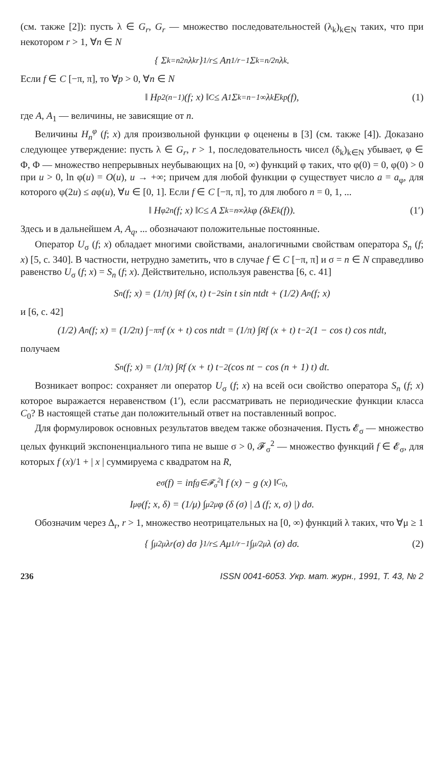(см. также [2]): пусть λ ∈ G<sub>r</sub>, G<sub>r</sub> — множество последовательностей (λ<sub>k</sub>)<sub>k∈N</sub> таких, что при некотором r > 1, ∀n ∈ N
{ Σ<sub>k=n</sub><sup>2n</sup> λ<sub>k</sub><sup>r</sup> }<sup>1/r</sup> ≤ An<sup>1/r−1</sup> Σ<sub>k=n/2</sub><sup>n</sup> λ<sub>k</sub>.
Если f ∈ C [−π, π], то ∀p > 0, ∀n ∈ N
‖ H<sup>p</sup><sub>2(n−1)</sub> (f; x) ‖<sub>C</sub> ≤ A<sub>1</sub> Σ<sub>k=n−1</sub><sup>∞</sup> λ<sub>k</sub>E<sub>k</sub><sup>p</sup>(f), (1)
где A, A<sub>1</sub> — величины, не зависящие от n.
Величины H<sub>n</sub><sup>φ</sup> (f; x) для произвольной функции φ оценены в [3] (см. также [4]). Доказано следующее утверждение: пусть λ ∈ G<sub>r</sub>, r > 1, последовательность чисел (δ<sub>k</sub>)<sub>k∈N</sub> убывает, φ ∈ Φ, Φ — множество непрерывных неубывающих на [0, ∞) функций φ таких, что φ(0) = 0, φ(0) > 0 при u > 0, ln φ(u) = O(u), u → +∞; причем для любой функции φ существует число a = a<sub>φ</sub>, для которого φ(2u) ≤ aφ(u), ∀u ∈ [0, 1]. Если f ∈ C [−π, π], то для любого n = 0, 1, ...
‖ H<sup>φ</sup><sub>2n</sub> (f; x) ‖<sub>C</sub> ≤ A Σ<sub>k=n</sub><sup>∞</sup> λ<sub>k</sub>φ (δ<sub>k</sub>E<sub>k</sub> (f)). (1′)
Здесь и в дальнейшем A, A<sub>q</sub>, ... обозначают положительные постоянные.
Оператор U<sub>σ</sub> (f; x) обладает многими свойствами, аналогичными свойствам оператора S<sub>n</sub> (f; x) [5, с. 340]. В частности, нетрудно заметить, что в случае f ∈ C [−π, π] и σ = n ∈ N справедливо равенство U<sub>σ</sub> (f; x) = S<sub>n</sub> (f; x). Действительно, используя равенства [6, с. 41]
S<sub>n</sub> (f; x) = (1/π) ∫<sub>R</sub> f (x, t) t<sup>−2</sup> sin t sin ntdt + (1/2) A<sub>n</sub> (f; x)
и [6, с. 42]
(1/2) A<sub>n</sub> (f; x) = (1/2π) ∫<sub>−π</sub><sup>π</sup> f (x + t) cos ntdt = (1/π) ∫<sub>R</sub> f (x + t) t<sup>−2</sup> (1 − cos t) cos ntdt,
получаем
S<sub>n</sub> (f; x) = (1/π) ∫<sub>R</sub> f (x + t) t<sup>−2</sup> (cos nt − cos (n + 1) t) dt.
Возникает вопрос: сохраняет ли оператор U<sub>σ</sub> (f; x) на всей оси свойство оператора S<sub>n</sub> (f; x) которое выражается неравенством (1′), если рассматривать не периодические функции класса C<sub>0</sub>? В настоящей статье дан положительный ответ на поставленный вопрос.
Для формулировок основных результатов введем также обозначения. Пусть 𝓔<sub>σ</sub> — множество целых функций экспоненциального типа не выше σ > 0, 𝓕<sub>σ</sub><sup>2</sup> — множество функций f ∈ 𝓔<sub>σ</sub>, для которых f (x)/1 + | x | суммируема с квадратом на R,
e<sub>σ</sub> (f) = inf<sub>g∈𝓕<sub>σ</sub><sup>2</sup></sub> ‖ f (x) − g (x) ‖<sub>C<sub>0</sub></sub>,
I<sub>μ</sub><sup>φ</sup> (f; x, δ) = (1/μ) ∫<sub>μ</sub><sup>2μ</sup> φ (δ (σ) | Δ (f; x, σ) |) dσ.
Обозначим через Δ<sub>r</sub>, r > 1, множество неотрицательных на [0, ∞) функций λ таких, что ∀μ ≥ 1
{ ∫<sub>μ</sub><sup>2μ</sup> λ<sup>r</sup> (σ) dσ }<sup>1/r</sup> ≤ Aμ<sup>1/r−1</sup> ∫<sub>μ/2</sub><sup>μ</sup> λ (σ) dσ. (2)
236 ISSN 0041-6053. Укр. мат. журн., 1991, Т. 43, № 2